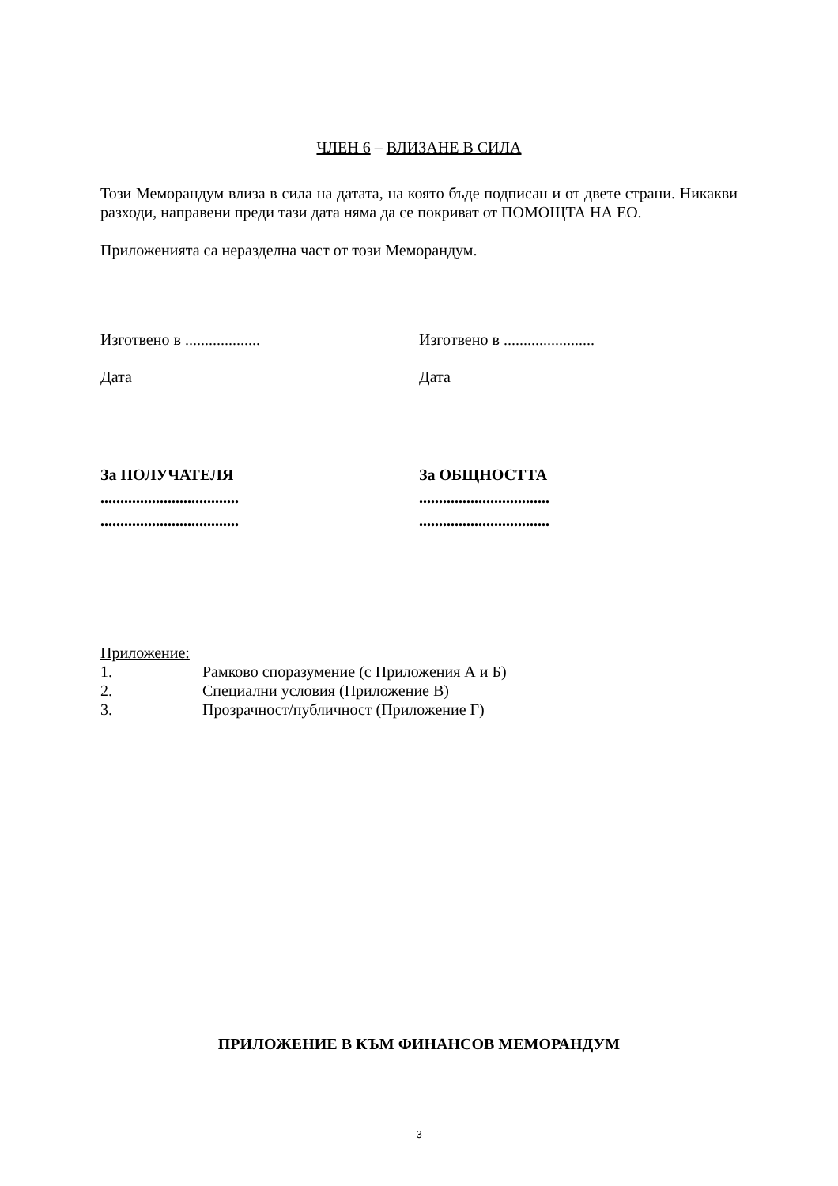ЧЛЕН 6 – ВЛИЗАНЕ В СИЛА
Този Меморандум влиза в сила на датата, на която бъде подписан и от двете страни. Никакви разходи, направени преди тази дата няма да се покриват от ПОМОЩТА НА ЕО.
Приложенията са неразделна част от този Меморандум.
Изготвено в ................... Изготвено в .......................
Дата Дата
За ПОЛУЧАТЕЛЯ
...................................
...................................
За ОБЩНОСТТА
.................................
.................................
Приложение:
1. Рамково споразумение (с Приложения А и Б)
2. Специални условия (Приложение В)
3. Прозрачност/публичност (Приложение Г)
ПРИЛОЖЕНИЕ В КЪМ ФИНАНСОВ МЕМОРАНДУМ
3